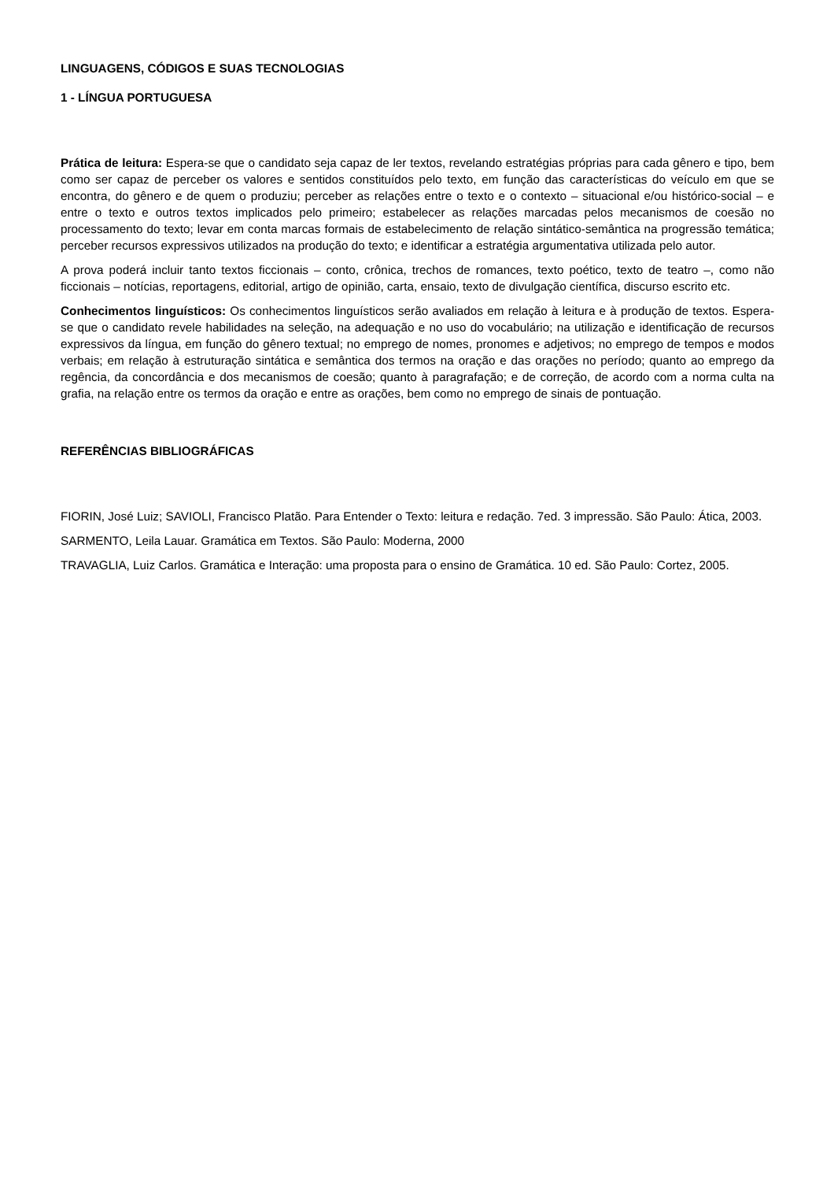LINGUAGENS, CÓDIGOS E SUAS TECNOLOGIAS
1 - LÍNGUA PORTUGUESA
Prática de leitura: Espera-se que o candidato seja capaz de ler textos, revelando estratégias próprias para cada gênero e tipo, bem como ser capaz de perceber os valores e sentidos constituídos pelo texto, em função das características do veículo em que se encontra, do gênero e de quem o produziu; perceber as relações entre o texto e o contexto – situacional e/ou histórico-social – e entre o texto e outros textos implicados pelo primeiro; estabelecer as relações marcadas pelos mecanismos de coesão no processamento do texto; levar em conta marcas formais de estabelecimento de relação sintático-semântica na progressão temática; perceber recursos expressivos utilizados na produção do texto; e identificar a estratégia argumentativa utilizada pelo autor.
A prova poderá incluir tanto textos ficcionais – conto, crônica, trechos de romances, texto poético, texto de teatro –, como não ficcionais – notícias, reportagens, editorial, artigo de opinião, carta, ensaio, texto de divulgação científica, discurso escrito etc.
Conhecimentos linguísticos: Os conhecimentos linguísticos serão avaliados em relação à leitura e à produção de textos. Espera-se que o candidato revele habilidades na seleção, na adequação e no uso do vocabulário; na utilização e identificação de recursos expressivos da língua, em função do gênero textual; no emprego de nomes, pronomes e adjetivos; no emprego de tempos e modos verbais; em relação à estruturação sintática e semântica dos termos na oração e das orações no período; quanto ao emprego da regência, da concordância e dos mecanismos de coesão; quanto à paragrafação; e de correção, de acordo com a norma culta na grafia, na relação entre os termos da oração e entre as orações, bem como no emprego de sinais de pontuação.
REFERÊNCIAS BIBLIOGRÁFICAS
FIORIN, José Luiz; SAVIOLI, Francisco Platão. Para Entender o Texto: leitura e redação. 7ed. 3 impressão. São Paulo: Ática, 2003.
SARMENTO, Leila Lauar. Gramática em Textos. São Paulo: Moderna, 2000
TRAVAGLIA, Luiz Carlos. Gramática e Interação: uma proposta para o ensino de Gramática. 10 ed. São Paulo: Cortez, 2005.